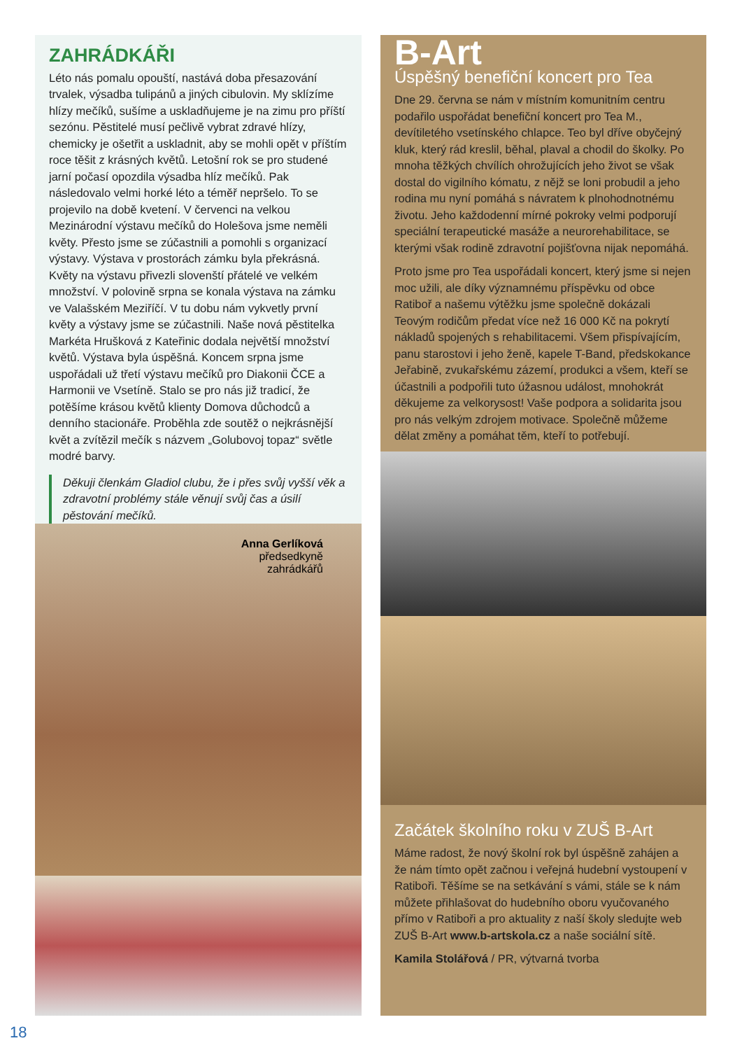ZAHRÁDKÁŘI
Léto nás pomalu opouští, nastává doba přesazování trvalek, výsadba tulipánů a jiných cibulovin. My sklízíme hlízy mečíků, sušíme a uskladňujeme je na zimu pro příští sezónu. Pěstitelé musí pečlivě vybrat zdravé hlízy, chemicky je ošetřit a uskladnit, aby se mohli opět v příštím roce těšit z krásných květů. Letošní rok se pro studené jarní počasí opozdila výsadba hlíz mečíků. Pak následovalo velmi horké léto a téměř nepršelo. To se projevilo na době kvetení. V červenci na velkou Mezinárodní výstavu mečíků do Holešova jsme neměli květy. Přesto jsme se zúčastnili a pomohli s organizací výstavy. Výstava v prostorách zámku byla překrásná. Květy na výstavu přivezli slovenští přátelé ve velkém množství. V polovině srpna se konala výstava na zámku ve Valašském Meziříčí. V tu dobu nám vykvetly první květy a výstavy jsme se zúčastnili. Naše nová pěstitelka Markéta Hrušková z Kateřinic dodala největší množství květů. Výstava byla úspěšná. Koncem srpna jsme uspořádali už třetí výstavu mečíků pro Diakonii ČCE a Harmonii ve Vsetíně. Stalo se pro nás již tradicí, že potěšíme krásou květů klienty Domova důchodců a denního stacionáře. Proběhla zde soutěž o nejkrásnější květ a zvítězil mečík s názvem „Golubovoj topaz“ světle modré barvy.
Děkuji členkám Gladiol clubu, že i přes svůj vyšší věk a zdravotní problémy stále věnují svůj čas a úsilí pěstování mečíků.
Anna Gerlíková
předsedkyně
zahrádkářů
B-Art
Úspěšný benefiční koncert pro Tea
Dne 29. června se nám v místním komunitním centru podařilo uspořádat benefiční koncert pro Tea M., devítiletého vsetínského chlapce. Teo byl dříve obyčejný kluk, který rád kreslil, běhal, plaval a chodil do školky. Po mnoha těžkých chvílích ohrožujících jeho život se však dostal do vigilního kómatu, z nějž se loni probudil a jeho rodina mu nyní pomáhá s návratem k plnohodnotnému životu. Jeho každodenní mírné pokroky velmi podporují speciální terapeutické masáže a neurorehabilitace, se kterými však rodině zdravotní pojišťovna nijak nepomáhá.
Proto jsme pro Tea uspořádali koncert, který jsme si nejen moc užili, ale díky významnému příspěvku od obce Ratiboř a našemu výtěžku jsme společně dokázali Teovým rodičům předat více než 16 000 Kč na pokrytí nákladů spojených s rehabilitacemi. Všem přispívajícím, panu starostovi i jeho ženě, kapele T-Band, předskokance Jeřabině, zvukařskému zázemí, produkci a všem, kteří se účastnili a podpořili tuto úžasnou událost, mnohokrát děkujeme za velkorysost! Vaše podpora a solidarita jsou pro nás velkým zdrojem motivace. Společně můžeme dělat změny a pomáhat těm, kteří to potřebují.
Začátek školního roku v ZUŠ B-Art
Máme radost, že nový školní rok byl úspěšně zahájen a že nám tímto opět začnou i veřejná hudební vystoupení v Ratiboři. Těšíme se na setkávání s vámi, stále se k nám můžete přihlašovat do hudebního oboru vyučovaného přímo v Ratiboři a pro aktuality z naší školy sledujte web ZUŠ B-Art www.b-artskola.cz a naše sociální sítě.
Kamila Stolářová / PR, výtvarná tvorba
18